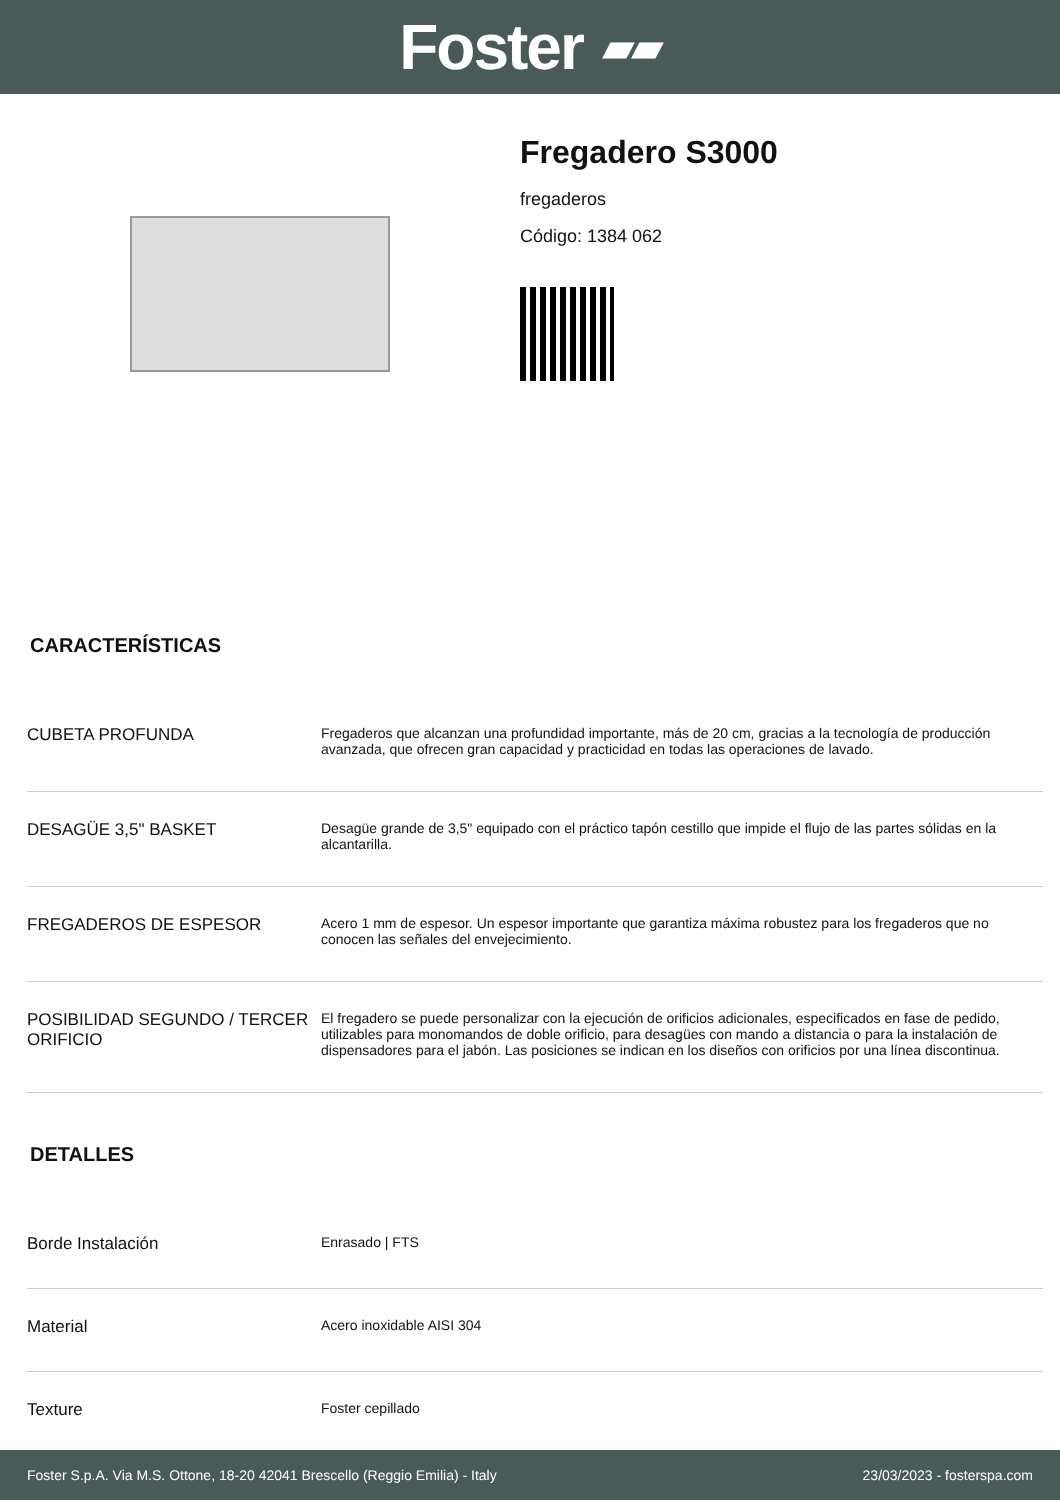Foster ▰▰
Fregadero S3000
fregaderos
Código: 1384 062
CARACTERÍSTICAS
| CUBETA PROFUNDA | Fregaderos que alcanzan una profundidad importante, más de 20 cm, gracias a la tecnología de producción avanzada, que ofrecen gran capacidad y practicidad en todas las operaciones de lavado. |
| DESAGÜE 3,5" BASKET | Desagüe grande de 3,5" equipado con el práctico tapón cestillo que impide el flujo de las partes sólidas en la alcantarilla. |
| FREGADEROS DE ESPESOR | Acero 1 mm de espesor. Un espesor importante que garantiza máxima robustez para los fregaderos que no conocen las señales del envejecimiento. |
| POSIBILIDAD SEGUNDO / TERCER ORIFICIO | El fregadero se puede personalizar con la ejecución de orificios adicionales, especificados en fase de pedido, utilizables para monomandos de doble orificio, para desagües con mando a distancia o para la instalación de dispensadores para el jabón. Las posiciones se indican en los diseños con orificios por una línea discontinua. |
DETALLES
| Borde Instalación | Enrasado / FTS |
| Material | Acero inoxidable AISI 304 |
| Texture | Foster cepillado |
Foster S.p.A. Via M.S. Ottone, 18-20 42041 Brescello (Reggio Emilia) - Italy 23/03/2023 - fosterspa.com